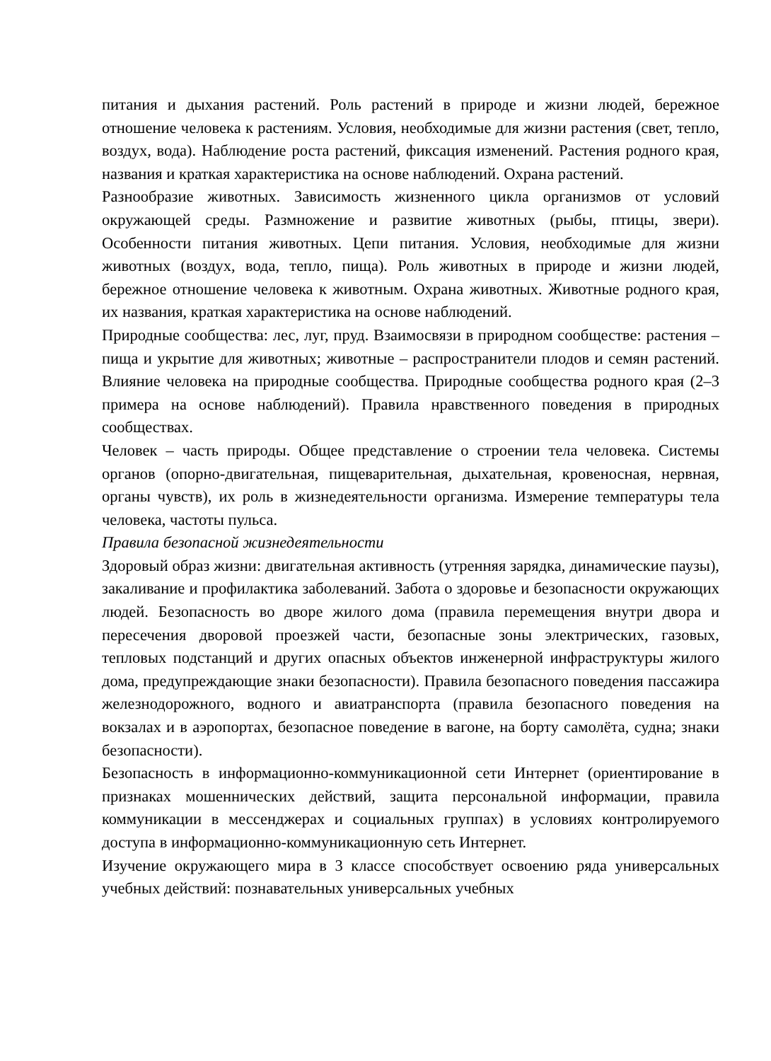питания и дыхания растений. Роль растений в природе и жизни людей, бережное отношение человека к растениям. Условия, необходимые для жизни растения (свет, тепло, воздух, вода). Наблюдение роста растений, фиксация изменений. Растения родного края, названия и краткая характеристика на основе наблюдений. Охрана растений.
Разнообразие животных. Зависимость жизненного цикла организмов от условий окружающей среды. Размножение и развитие животных (рыбы, птицы, звери). Особенности питания животных. Цепи питания. Условия, необходимые для жизни животных (воздух, вода, тепло, пища). Роль животных в природе и жизни людей, бережное отношение человека к животным. Охрана животных. Животные родного края, их названия, краткая характеристика на основе наблюдений.
Природные сообщества: лес, луг, пруд. Взаимосвязи в природном сообществе: растения – пища и укрытие для животных; животные – распространители плодов и семян растений. Влияние человека на природные сообщества. Природные сообщества родного края (2–3 примера на основе наблюдений). Правила нравственного поведения в природных сообществах.
Человек – часть природы. Общее представление о строении тела человека. Системы органов (опорно-двигательная, пищеварительная, дыхательная, кровеносная, нервная, органы чувств), их роль в жизнедеятельности организма. Измерение температуры тела человека, частоты пульса.
Правила безопасной жизнедеятельности
Здоровый образ жизни: двигательная активность (утренняя зарядка, динамические паузы), закаливание и профилактика заболеваний. Забота о здоровье и безопасности окружающих людей. Безопасность во дворе жилого дома (правила перемещения внутри двора и пересечения дворовой проезжей части, безопасные зоны электрических, газовых, тепловых подстанций и других опасных объектов инженерной инфраструктуры жилого дома, предупреждающие знаки безопасности). Правила безопасного поведения пассажира железнодорожного, водного и авиатранспорта (правила безопасного поведения на вокзалах и в аэропортах, безопасное поведение в вагоне, на борту самолёта, судна; знаки безопасности).
Безопасность в информационно-коммуникационной сети Интернет (ориентирование в признаках мошеннических действий, защита персональной информации, правила коммуникации в мессенджерах и социальных группах) в условиях контролируемого доступа в информационно-коммуникационную сеть Интернет.
Изучение окружающего мира в 3 классе способствует освоению ряда универсальных учебных действий: познавательных универсальных учебных